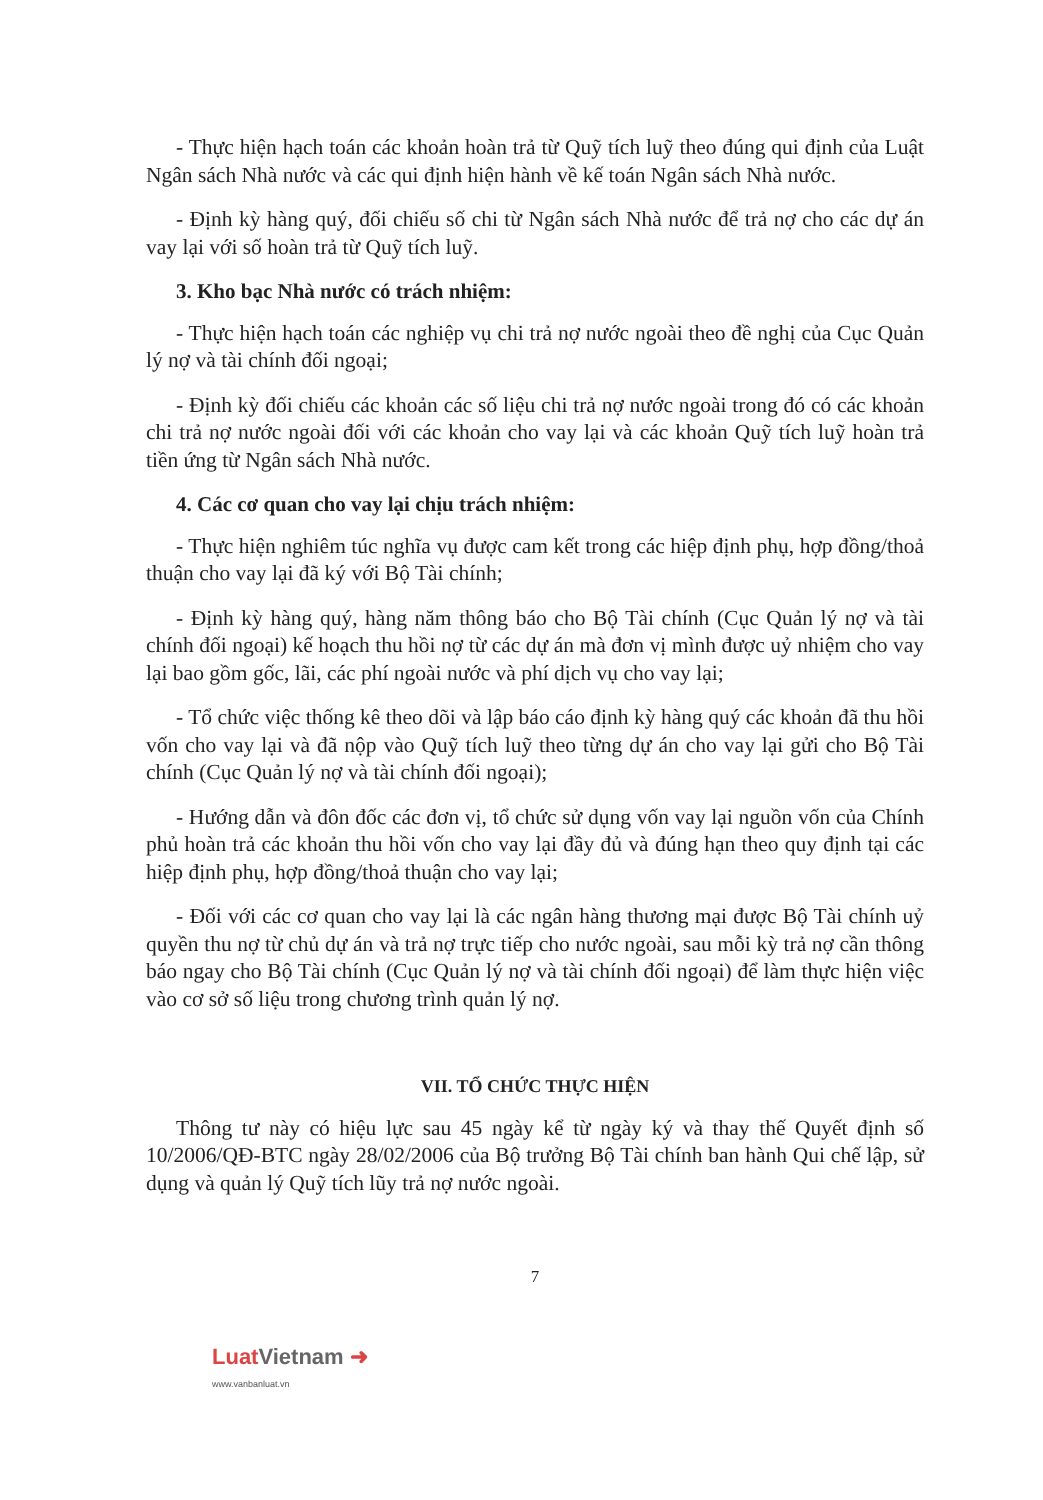- Thực hiện hạch toán các khoản hoàn trả từ Quỹ tích luỹ theo đúng qui định của Luật Ngân sách Nhà nước và các qui định hiện hành về kế toán Ngân sách Nhà nước.
- Định kỳ hàng quý, đối chiếu số chi từ Ngân sách Nhà nước để trả nợ cho các dự án vay lại với số hoàn trả từ Quỹ tích luỹ.
3. Kho bạc Nhà nước có trách nhiệm:
- Thực hiện hạch toán các nghiệp vụ chi trả nợ nước ngoài theo đề nghị của Cục Quản lý nợ và tài chính đối ngoại;
- Định kỳ đối chiếu các khoản các số liệu chi trả nợ nước ngoài trong đó có các khoản chi trả nợ nước ngoài đối với các khoản cho vay lại và các khoản Quỹ tích luỹ hoàn trả tiền ứng từ Ngân sách Nhà nước.
4. Các cơ quan cho vay lại chịu trách nhiệm:
- Thực hiện nghiêm túc nghĩa vụ được cam kết trong các hiệp định phụ, hợp đồng/thoả thuận cho vay lại đã ký với Bộ Tài chính;
- Định kỳ hàng quý, hàng năm thông báo cho Bộ Tài chính (Cục Quản lý nợ và tài chính đối ngoại) kế hoạch thu hồi nợ từ các dự án mà đơn vị mình được uỷ nhiệm cho vay lại bao gồm gốc, lãi, các phí ngoài nước và phí dịch vụ cho vay lại;
- Tổ chức việc thống kê theo dõi và lập báo cáo định kỳ hàng quý các khoản đã thu hồi vốn cho vay lại và đã nộp vào Quỹ tích luỹ theo từng dự án cho vay lại gửi cho Bộ Tài chính (Cục Quản lý nợ và tài chính đối ngoại);
- Hướng dẫn và đôn đốc các đơn vị, tổ chức sử dụng vốn vay lại nguồn vốn của Chính phủ hoàn trả các khoản thu hồi vốn cho vay lại đầy đủ và đúng hạn theo quy định tại các hiệp định phụ, hợp đồng/thoả thuận cho vay lại;
- Đối với các cơ quan cho vay lại là các ngân hàng thương mại được Bộ Tài chính uỷ quyền thu nợ từ chủ dự án và trả nợ trực tiếp cho nước ngoài, sau mỗi kỳ trả nợ cần thông báo ngay cho Bộ Tài chính (Cục Quản lý nợ và tài chính đối ngoại) để làm thực hiện việc vào cơ sở số liệu trong chương trình quản lý nợ.
VII. TỔ CHỨC THỰC HIỆN
Thông tư này có hiệu lực sau 45 ngày kể từ ngày ký và thay thế Quyết định số 10/2006/QĐ-BTC ngày 28/02/2006 của Bộ trưởng Bộ Tài chính ban hành Qui chế lập, sử dụng và quản lý Quỹ tích lũy trả nợ nước ngoài.
7
LuatVietnam ➜
www.vanbanluat.vn